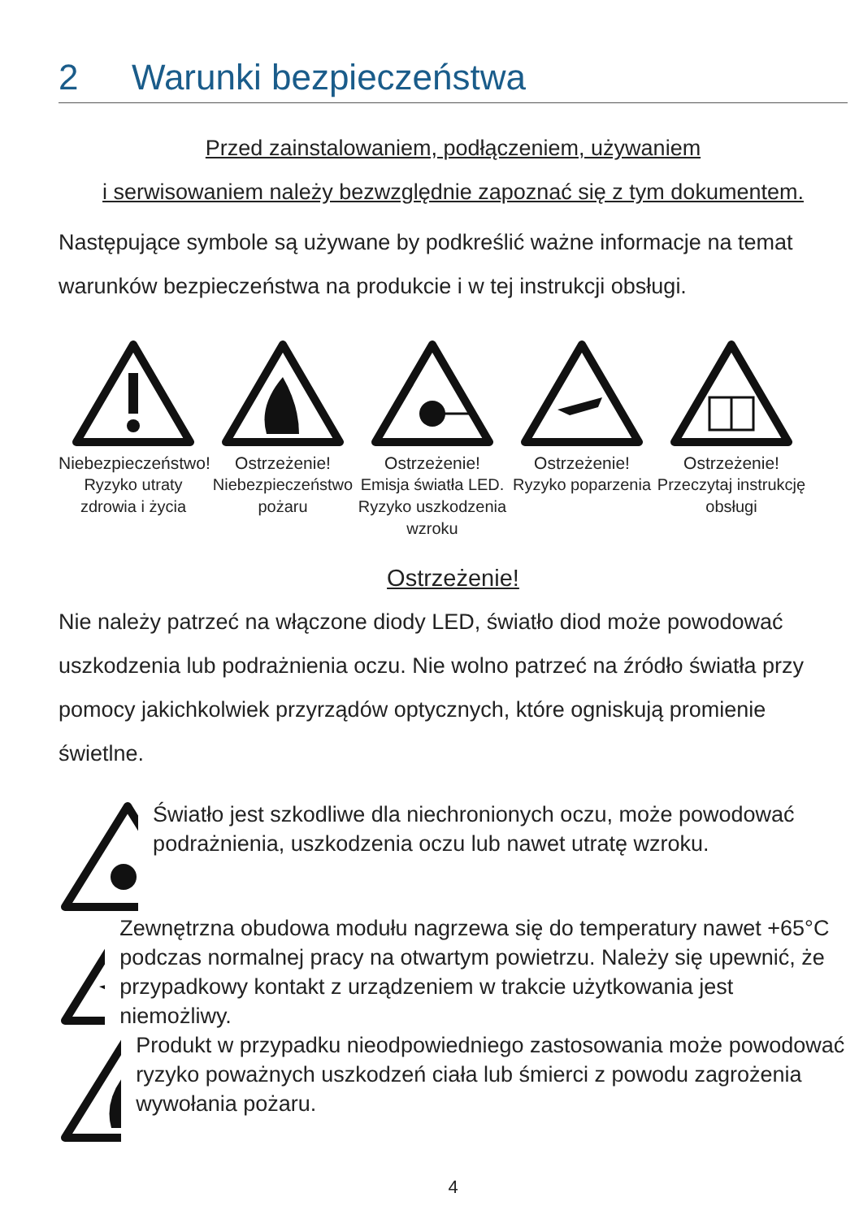2 Warunki bezpieczeństwa
Przed zainstalowaniem, podłączeniem, używaniem
i serwisowaniem należy bezwzględnie zapoznać się z tym dokumentem.
Następujące symbole są używane by podkreślić ważne informacje na temat warunków bezpieczeństwa na produkcie i w tej instrukcji obsługi.
Niebezpieczeństwo!
Ryzyko utraty zdrowia i życia
Ostrzeżenie!
Niebezpieczeństwo pożaru
Ostrzeżenie!
Emisja światła LED. Ryzyko uszkodzenia wzroku
Ostrzeżenie!
Ryzyko poparzenia
Ostrzeżenie!
Przeczytaj instrukcję obsługi
Ostrzeżenie!
Nie należy patrzeć na włączone diody LED, światło diod może powodować uszkodzenia lub podrażnienia oczu. Nie wolno patrzeć na źródło światła przy pomocy jakichkolwiek przyrządów optycznych, które ogniskują promienie świetlne.
Światło jest szkodliwe dla niechronionych oczu, może powodować podrażnienia, uszkodzenia oczu lub nawet utratę wzroku.
Zewnętrzna obudowa modułu nagrzewa się do temperatury nawet +65°C podczas normalnej pracy na otwartym powietrzu. Należy się upewnić, że przypadkowy kontakt z urządzeniem w trakcie użytkowania jest niemożliwy.
Produkt w przypadku nieodpowiedniego zastosowania może powodować ryzyko poważnych uszkodzeń ciała lub śmierci z powodu zagrożenia wywołania pożaru.
4